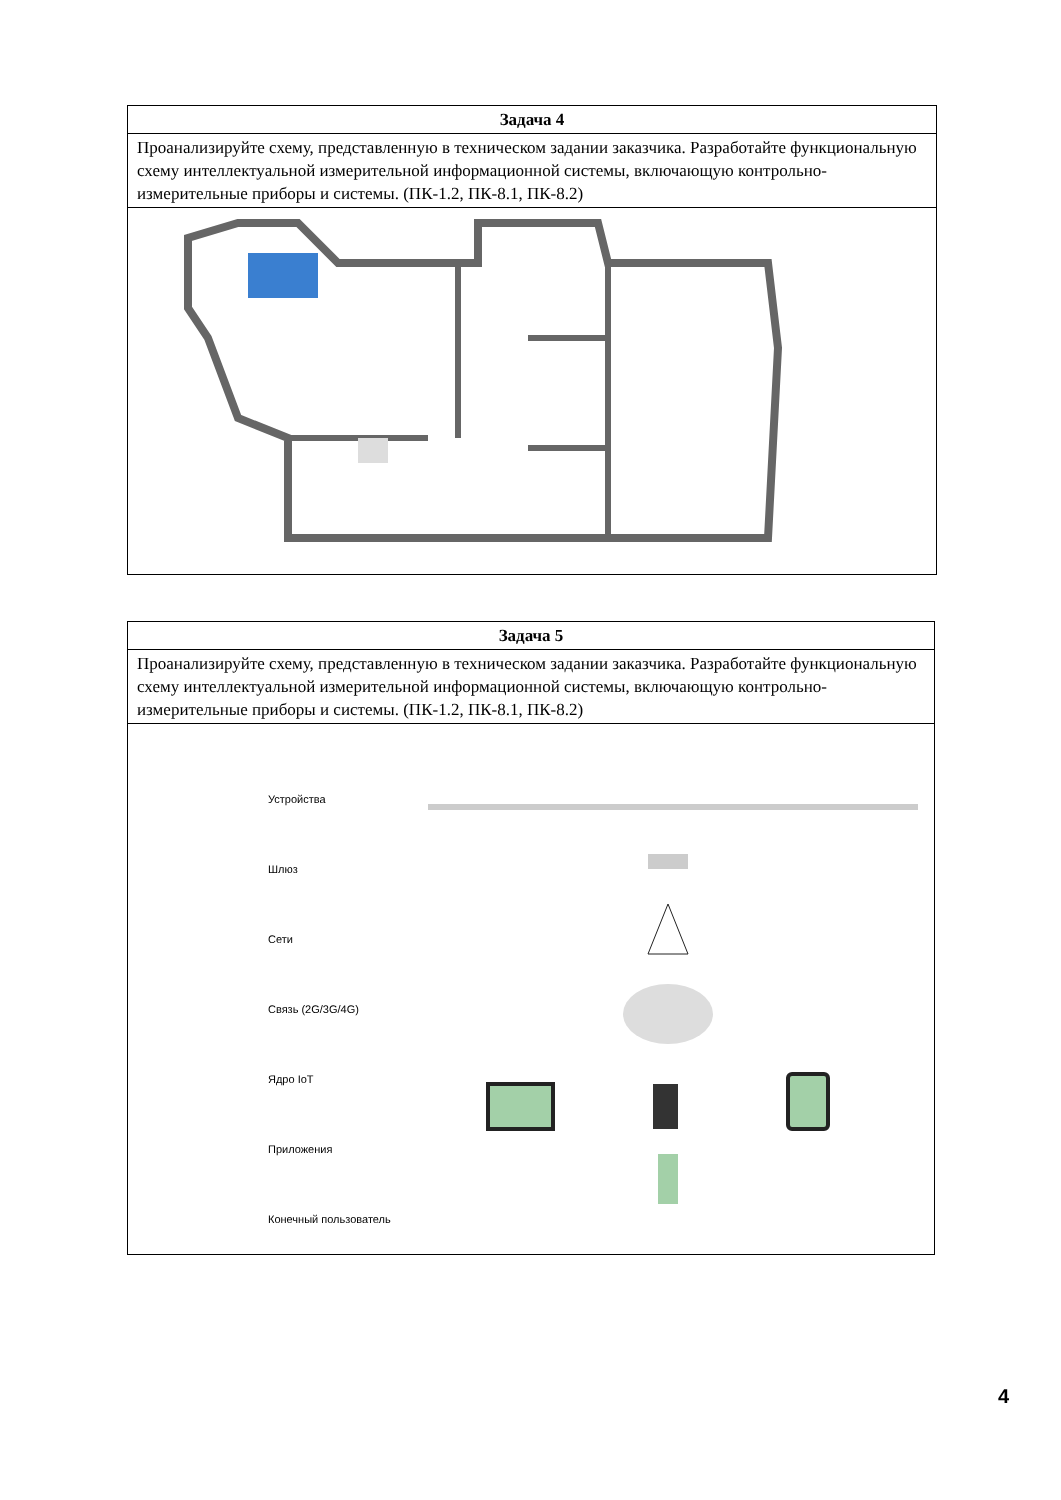| Задача 4 |
| --- |
| Проанализируйте схему, представленную в техническом задании заказчика. Разработайте функциональную схему интеллектуальной измерительной информационной системы, включающую контрольно-измерительные приборы и системы. (ПК-1.2, ПК-8.1, ПК-8.2) |
| Задача 5 |
| --- |
| Проанализируйте схему, представленную в техническом задании заказчика. Разработайте функциональную схему интеллектуальной измерительной информационной системы, включающую контрольно-измерительные приборы и системы. (ПК-1.2, ПК-8.1, ПК-8.2) |
| Устройства Шлюз Сети Связь (2G/3G/4G) Ядро IoT Приложения Конечный пользователь |
4